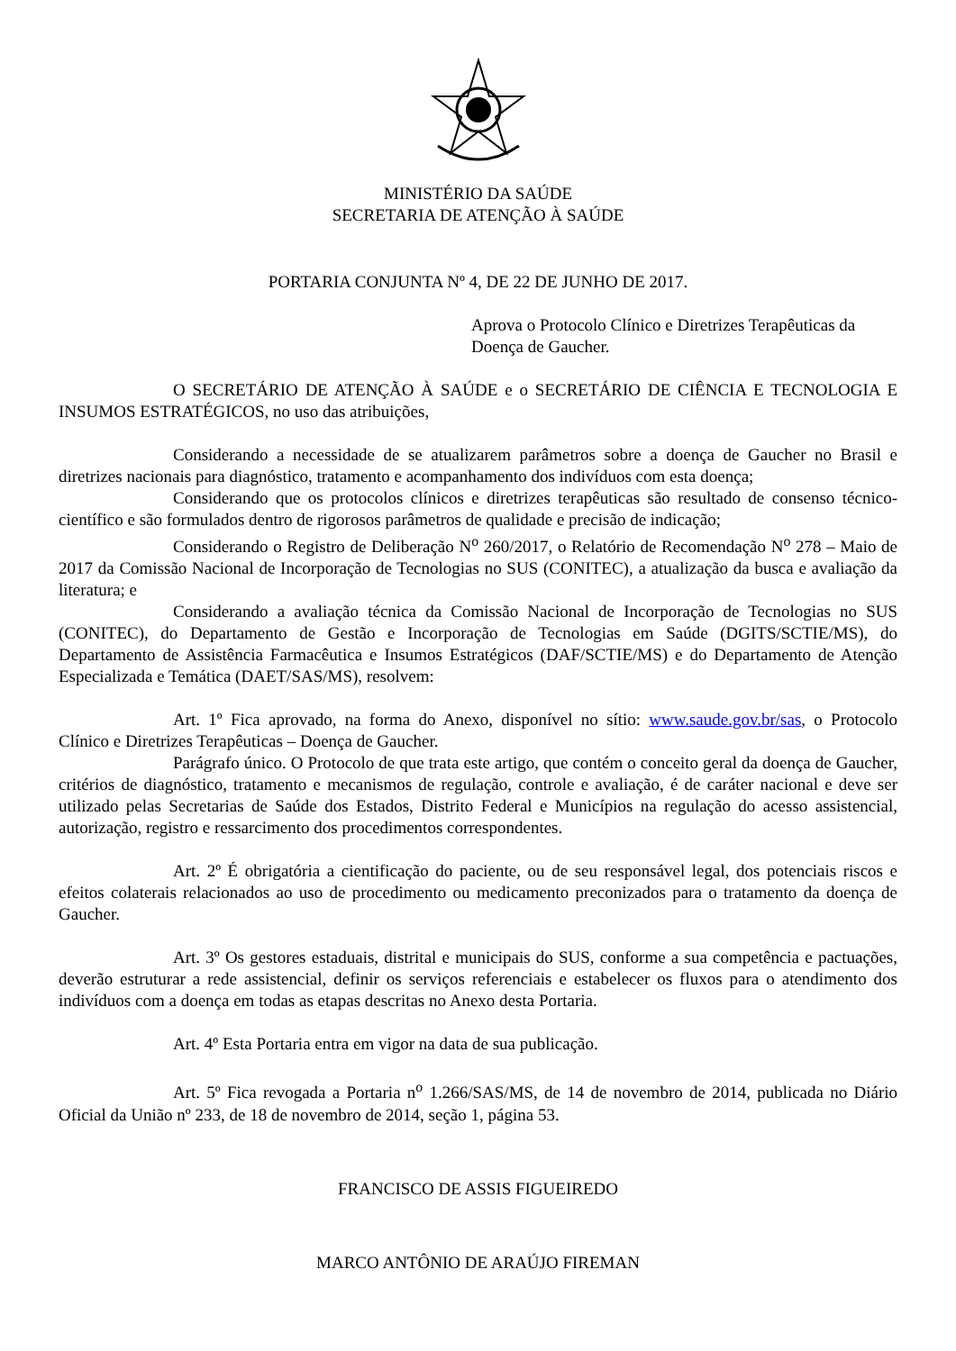MINISTÉRIO DA SAÚDE
SECRETARIA DE ATENÇÃO À SAÚDE
PORTARIA CONJUNTA Nº 4, DE 22 DE JUNHO DE 2017.
Aprova o Protocolo Clínico e Diretrizes Terapêuticas da Doença de Gaucher.
O SECRETÁRIO DE ATENÇÃO À SAÚDE e o SECRETÁRIO DE CIÊNCIA E TECNOLOGIA E INSUMOS ESTRATÉGICOS, no uso das atribuições,
Considerando a necessidade de se atualizarem parâmetros sobre a doença de Gaucher no Brasil e diretrizes nacionais para diagnóstico, tratamento e acompanhamento dos indivíduos com esta doença;
Considerando que os protocolos clínicos e diretrizes terapêuticas são resultado de consenso técnico-científico e são formulados dentro de rigorosos parâmetros de qualidade e precisão de indicação;
Considerando o Registro de Deliberação N<sup>o</sup> 260/2017, o Relatório de Recomendação N<sup>o</sup> 278 – Maio de 2017 da Comissão Nacional de Incorporação de Tecnologias no SUS (CONITEC), a atualização da busca e avaliação da literatura; e
Considerando a avaliação técnica da Comissão Nacional de Incorporação de Tecnologias no SUS (CONITEC), do Departamento de Gestão e Incorporação de Tecnologias em Saúde (DGITS/SCTIE/MS), do Departamento de Assistência Farmacêutica e Insumos Estratégicos (DAF/SCTIE/MS) e do Departamento de Atenção Especializada e Temática (DAET/SAS/MS), resolvem:
Art. 1º Fica aprovado, na forma do Anexo, disponível no sítio: www.saude.gov.br/sas, o Protocolo Clínico e Diretrizes Terapêuticas – Doença de Gaucher.
Parágrafo único. O Protocolo de que trata este artigo, que contém o conceito geral da doença de Gaucher, critérios de diagnóstico, tratamento e mecanismos de regulação, controle e avaliação, é de caráter nacional e deve ser utilizado pelas Secretarias de Saúde dos Estados, Distrito Federal e Municípios na regulação do acesso assistencial, autorização, registro e ressarcimento dos procedimentos correspondentes.
Art. 2º É obrigatória a cientificação do paciente, ou de seu responsável legal, dos potenciais riscos e efeitos colaterais relacionados ao uso de procedimento ou medicamento preconizados para o tratamento da doença de Gaucher.
Art. 3º Os gestores estaduais, distrital e municipais do SUS, conforme a sua competência e pactuações, deverão estruturar a rede assistencial, definir os serviços referenciais e estabelecer os fluxos para o atendimento dos indivíduos com a doença em todas as etapas descritas no Anexo desta Portaria.
Art. 4º Esta Portaria entra em vigor na data de sua publicação.
Art. 5º Fica revogada a Portaria n<sup>o</sup> 1.266/SAS/MS, de 14 de novembro de 2014, publicada no Diário Oficial da União nº 233, de 18 de novembro de 2014, seção 1, página 53.
FRANCISCO DE ASSIS FIGUEIREDO
MARCO ANTÔNIO DE ARAÚJO FIREMAN